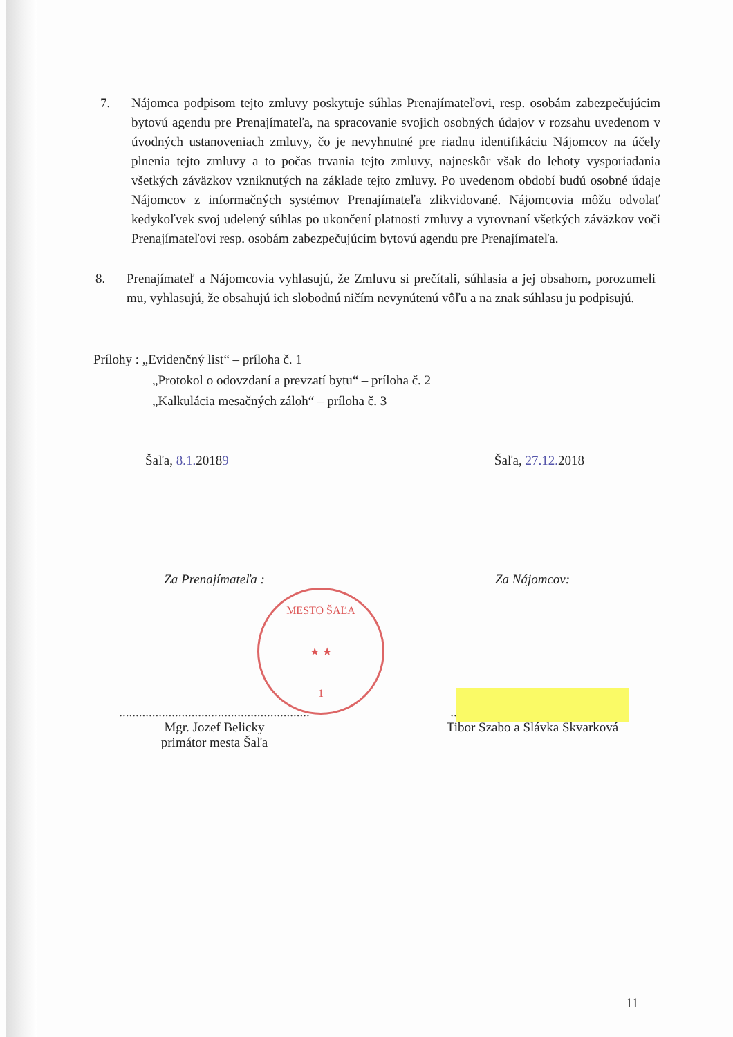7. Nájomca podpisom tejto zmluvy poskytuje súhlas Prenajímateľovi, resp. osobám zabezpečujúcim bytovú agendu pre Prenajímateľa, na spracovanie svojich osobných údajov v rozsahu uvedenom v úvodných ustanoveniach zmluvy, čo je nevyhnutné pre riadnu identifikáciu Nájomcov na účely plnenia tejto zmluvy a to počas trvania tejto zmluvy, najneskôr však do lehoty vysporiadania všetkých záväzkov vzniknutých na základe tejto zmluvy. Po uvedenom období budú osobné údaje Nájomcov z informačných systémov Prenajímateľa zlikvidované. Nájomcovia môžu odvolať kedykoľvek svoj udelený súhlas po ukončení platnosti zmluvy a vyrovnaní všetkých záväzkov voči Prenajímateľovi resp. osobám zabezpečujúcim bytovú agendu pre Prenajímateľa.
8. Prenajímateľ a Nájomcovia vyhlasujú, že Zmluvu si prečítali, súhlasia a jej obsahom, porozumeli mu, vyhlasujú, že obsahujú ich slobodnú ničím nevynútenú vôľu a na znak súhlasu ju podpisujú.
Prílohy : „Evidenčný list“ – príloha č. 1
„Protokol o odovzdaní a prevzatí bytu“ – príloha č. 2
„Kalkulácia mesačných záloh“ – príloha č. 3
Šaľa, 8.1. 20189 Šaľa, 27.12. 2018
Za Prenajímateľa : Za Nájomcov:
..........................................................
Mgr. Jozef Belicky
primátor mesta Šaľa
..................................................
Tibor Szabo a Slávka Škvarková
MESTO ŠAĽA
★ ★
1
11